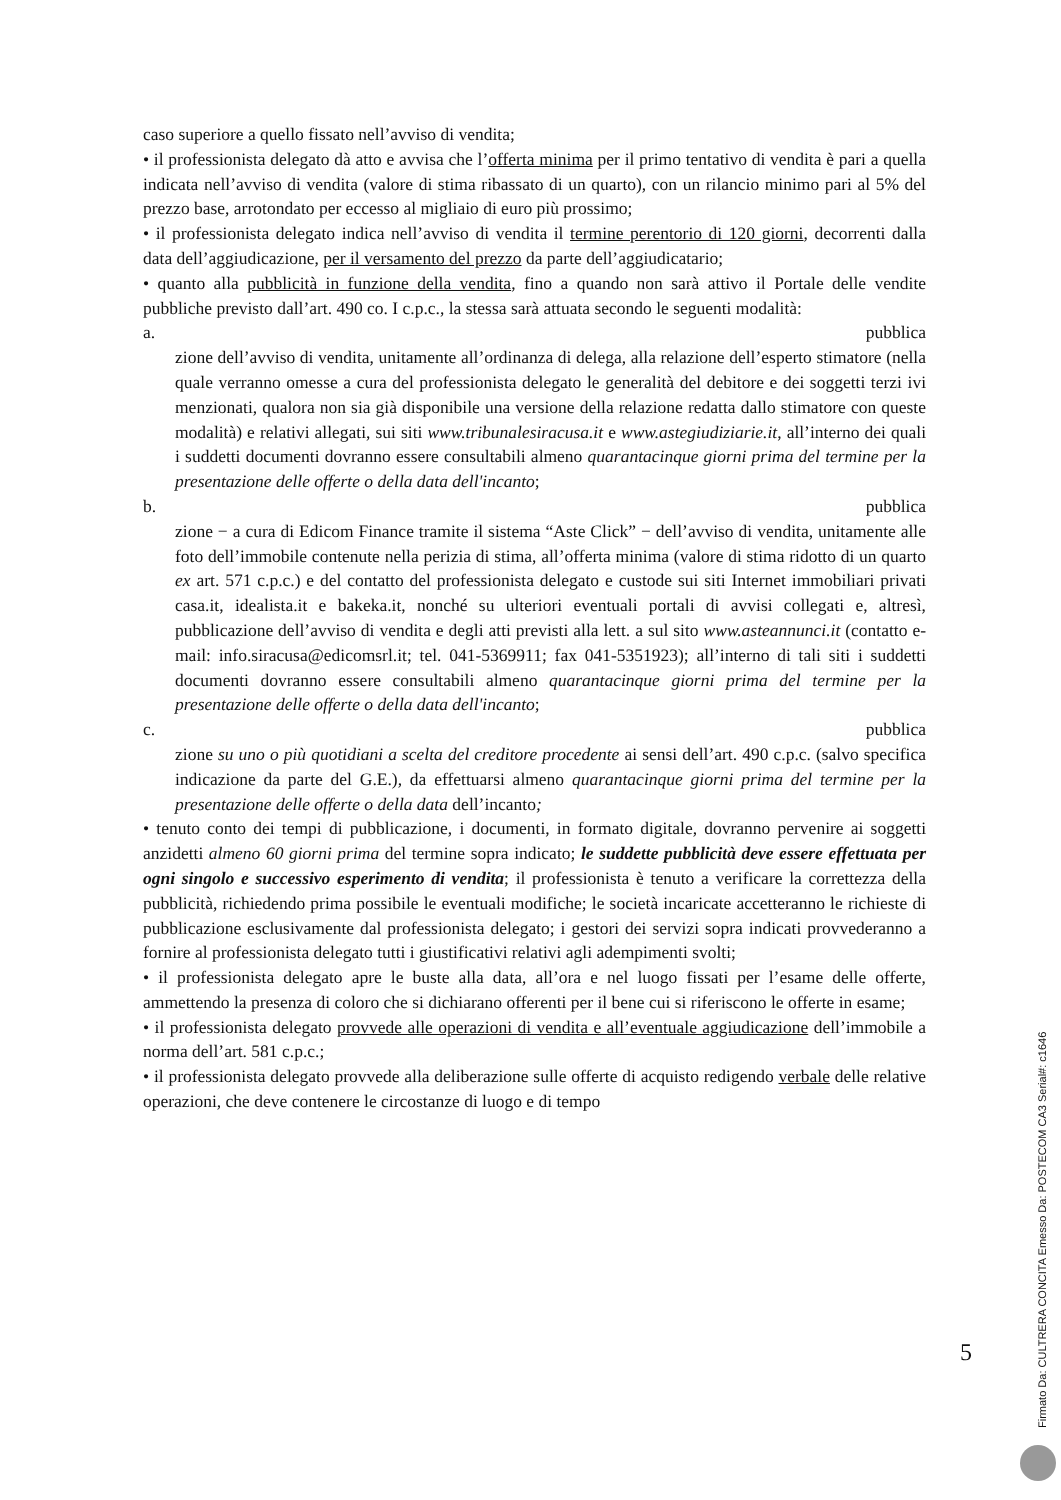caso superiore a quello fissato nell’avviso di vendita;
• il professionista delegato dà atto e avvisa che l’offerta minima per il primo tentativo di vendita è pari a quella indicata nell’avviso di vendita (valore di stima ribassato di un quarto), con un rilancio minimo pari al 5% del prezzo base, arrotondato per eccesso al migliaio di euro più prossimo;
• il professionista delegato indica nell’avviso di vendita il termine perentorio di 120 giorni, decorrenti dalla data dell’aggiudicazione, per il versamento del prezzo da parte dell’aggiudicatario;
• quanto alla pubblicità in funzione della vendita, fino a quando non sarà attivo il Portale delle vendite pubbliche previsto dall’art. 490 co. I c.p.c., la stessa sarà attuata secondo le seguenti modalità:
a. pubblica
zione dell’avviso di vendita, unitamente all’ordinanza di delega, alla relazione dell’esperto stimatore (nella quale verranno omesse a cura del professionista delegato le generalità del debitore e dei soggetti terzi ivi menzionati, qualora non sia già disponibile una versione della relazione redatta dallo stimatore con queste modalità) e relativi allegati, sui siti www.tribunalesiracusa.it e www.astegiudiziarie.it, all’interno dei quali i suddetti documenti dovranno essere consultabili almeno quarantacinque giorni prima del termine per la presentazione delle offerte o della data dell'incanto;
b. pubblica
zione − a cura di Edicom Finance tramite il sistema “Aste Click” − dell’avviso di vendita, unitamente alle foto dell’immobile contenute nella perizia di stima, all’offerta minima (valore di stima ridotto di un quarto ex art. 571 c.p.c.) e del contatto del professionista delegato e custode sui siti Internet immobiliari privati casa.it, idealista.it e bakeka.it, nonché su ulteriori eventuali portali di avvisi collegati e, altresì, pubblicazione dell’avviso di vendita e degli atti previsti alla lett. a sul sito www.asteannunci.it (contatto e-mail: info.siracusa@edicomsrl.it; tel. 041-5369911; fax 041-5351923); all’interno di tali siti i suddetti documenti dovranno essere consultabili almeno quarantacinque giorni prima del termine per la presentazione delle offerte o della data dell'incanto;
c. pubblica
zione su uno o più quotidiani a scelta del creditore procedente ai sensi dell’art. 490 c.p.c. (salvo specifica indicazione da parte del G.E.), da effettuarsi almeno quarantacinque giorni prima del termine per la presentazione delle offerte o della data dell’incanto;
• tenuto conto dei tempi di pubblicazione, i documenti, in formato digitale, dovranno pervenire ai soggetti anzidetti almeno 60 giorni prima del termine sopra indicato; le suddette pubblicità deve essere effettuata per ogni singolo e successivo esperimento di vendita; il professionista è tenuto a verificare la correttezza della pubblicità, richiedendo prima possibile le eventuali modifiche; le società incaricate accetteranno le richieste di pubblicazione esclusivamente dal professionista delegato; i gestori dei servizi sopra indicati provvederanno a fornire al professionista delegato tutti i giustificativi relativi agli adempimenti svolti;
• il professionista delegato apre le buste alla data, all’ora e nel luogo fissati per l’esame delle offerte, ammettendo la presenza di coloro che si dichiarano offerenti per il bene cui si riferiscono le offerte in esame;
• il professionista delegato provvede alle operazioni di vendita e all’eventuale aggiudicazione dell’immobile a norma dell’art. 581 c.p.c.;
• il professionista delegato provvede alla deliberazione sulle offerte di acquisto redigendo verbale delle relative operazioni, che deve contenere le circostanze di luogo e di tempo
5
Firmato Da: CULTRERA CONCITA Emesso Da: POSTECOM CA3 Serial#: c1646